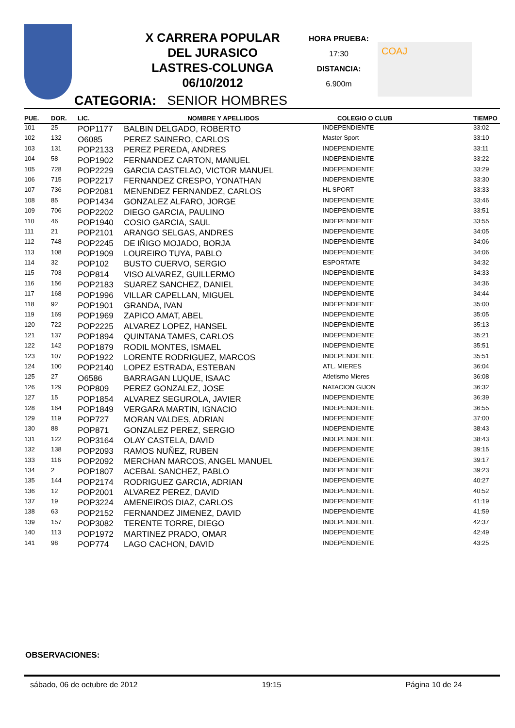X CARRERA POPULAR
DEL JURASICO
LASTRES-COLUNGA
06/10/2012
HORA PRUEBA:
17:30
DISTANCIA:
6.900m
COAJ
CATEGORIA: SENIOR HOMBRES
| PUE. | DOR. | LIC. | NOMBRE Y APELLIDOS | COLEGIO O CLUB | TIEMPO |
| --- | --- | --- | --- | --- | --- |
| 101 | 25 | POP1177 | BALBIN DELGADO, ROBERTO | INDEPENDIENTE | 33:02 |
| 102 | 132 | O6085 | PEREZ SAINERO, CARLOS | Master Sport | 33:10 |
| 103 | 131 | POP2133 | PEREZ PEREDA, ANDRES | INDEPENDIENTE | 33:11 |
| 104 | 58 | POP1902 | FERNANDEZ CARTON, MANUEL | INDEPENDIENTE | 33:22 |
| 105 | 728 | POP2229 | GARCIA CASTELAO, VICTOR MANUEL | INDEPENDIENTE | 33:29 |
| 106 | 715 | POP2217 | FERNANDEZ CRESPO, YONATHAN | INDEPENDIENTE | 33:30 |
| 107 | 736 | POP2081 | MENENDEZ FERNANDEZ, CARLOS | HL SPORT | 33:33 |
| 108 | 85 | POP1434 | GONZALEZ ALFARO, JORGE | INDEPENDIENTE | 33:46 |
| 109 | 706 | POP2202 | DIEGO GARCIA, PAULINO | INDEPENDIENTE | 33:51 |
| 110 | 46 | POP1940 | COSIO GARCIA, SAUL | INDEPENDIENTE | 33:55 |
| 111 | 21 | POP2101 | ARANGO SELGAS, ANDRES | INDEPENDIENTE | 34:05 |
| 112 | 748 | POP2245 | DE IÑIGO MOJADO, BORJA | INDEPENDIENTE | 34:06 |
| 113 | 108 | POP1909 | LOUREIRO TUYA, PABLO | INDEPENDIENTE | 34:06 |
| 114 | 32 | POP102 | BUSTO CUERVO, SERGIO | ESPORTATE | 34:32 |
| 115 | 703 | POP814 | VISO ALVAREZ, GUILLERMO | INDEPENDIENTE | 34:33 |
| 116 | 156 | POP2183 | SUAREZ SANCHEZ, DANIEL | INDEPENDIENTE | 34:36 |
| 117 | 168 | POP1996 | VILLAR CAPELLAN, MIGUEL | INDEPENDIENTE | 34:44 |
| 118 | 92 | POP1901 | GRANDA, IVAN | INDEPENDIENTE | 35:00 |
| 119 | 169 | POP1969 | ZAPICO AMAT, ABEL | INDEPENDIENTE | 35:05 |
| 120 | 722 | POP2225 | ALVAREZ LOPEZ, HANSEL | INDEPENDIENTE | 35:13 |
| 121 | 137 | POP1894 | QUINTANA TAMES, CARLOS | INDEPENDIENTE | 35:21 |
| 122 | 142 | POP1879 | RODIL MONTES, ISMAEL | INDEPENDIENTE | 35:51 |
| 123 | 107 | POP1922 | LORENTE RODRIGUEZ, MARCOS | INDEPENDIENTE | 35:51 |
| 124 | 100 | POP2140 | LOPEZ ESTRADA, ESTEBAN | ATL. MIERES | 36:04 |
| 125 | 27 | O6586 | BARRAGAN LUQUE, ISAAC | Atletismo Mieres | 36:08 |
| 126 | 129 | POP809 | PEREZ GONZALEZ, JOSE | NATACION GIJON | 36:32 |
| 127 | 15 | POP1854 | ALVAREZ SEGUROLA, JAVIER | INDEPENDIENTE | 36:39 |
| 128 | 164 | POP1849 | VERGARA MARTIN, IGNACIO | INDEPENDIENTE | 36:55 |
| 129 | 119 | POP727 | MORAN VALDES, ADRIAN | INDEPENDIENTE | 37:00 |
| 130 | 88 | POP871 | GONZALEZ PEREZ, SERGIO | INDEPENDIENTE | 38:43 |
| 131 | 122 | POP3164 | OLAY CASTELA, DAVID | INDEPENDIENTE | 38:43 |
| 132 | 138 | POP2093 | RAMOS NUÑEZ, RUBEN | INDEPENDIENTE | 39:15 |
| 133 | 116 | POP2092 | MERCHAN MARCOS, ANGEL MANUEL | INDEPENDIENTE | 39:17 |
| 134 | 2 | POP1807 | ACEBAL SANCHEZ, PABLO | INDEPENDIENTE | 39:23 |
| 135 | 144 | POP2174 | RODRIGUEZ GARCIA, ADRIAN | INDEPENDIENTE | 40:27 |
| 136 | 12 | POP2001 | ALVAREZ PEREZ, DAVID | INDEPENDIENTE | 40:52 |
| 137 | 19 | POP3224 | AMENEIROS DIAZ, CARLOS | INDEPENDIENTE | 41:19 |
| 138 | 63 | POP2152 | FERNANDEZ JIMENEZ, DAVID | INDEPENDIENTE | 41:59 |
| 139 | 157 | POP3082 | TERENTE TORRE, DIEGO | INDEPENDIENTE | 42:37 |
| 140 | 113 | POP1972 | MARTINEZ PRADO, OMAR | INDEPENDIENTE | 42:49 |
| 141 | 98 | POP774 | LAGO CACHON, DAVID | INDEPENDIENTE | 43:25 |
OBSERVACIONES:
sábado, 06 de octubre de 2012 19:15 Página 10 de 24